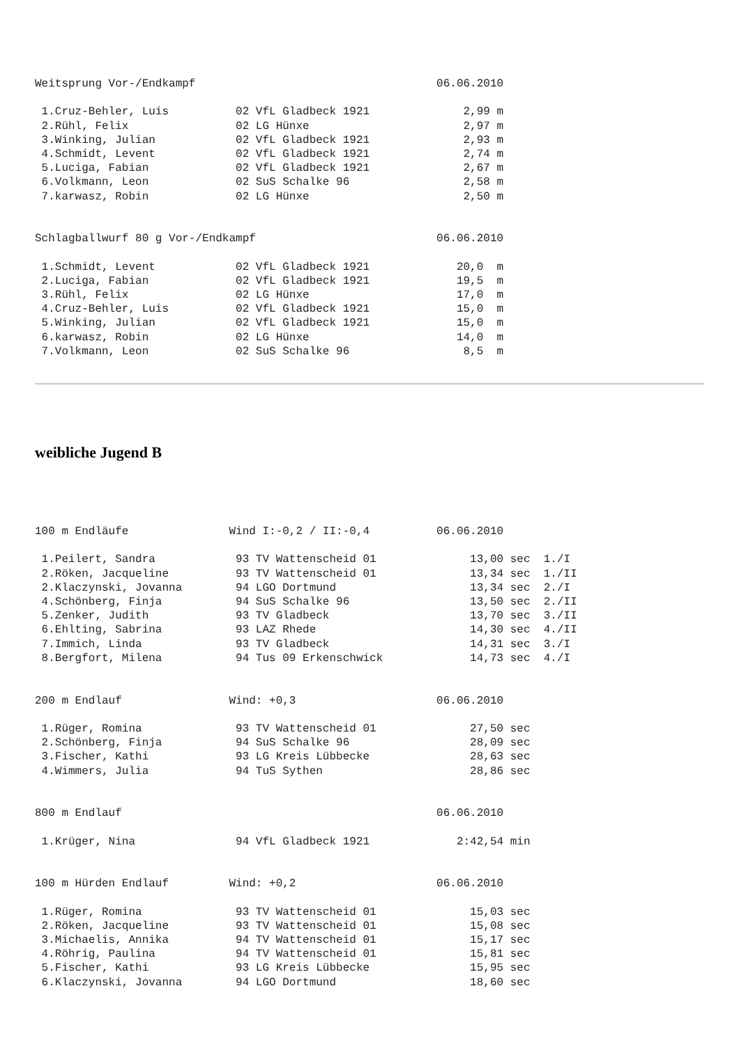Weitsprung Vor-/Endkampf                                    06.06.2010

 1.Cruz-Behler, Luis          02 VfL Gladbeck 1921              2,99 m
 2.Rühl, Felix                02 LG Hünxe                       2,97 m
 3.Winking, Julian            02 VfL Gladbeck 1921              2,93 m
 4.Schmidt, Levent            02 VfL Gladbeck 1921              2,74 m
 5.Luciga, Fabian             02 VfL Gladbeck 1921              2,67 m
 6.Volkmann, Leon             02 SuS Schalke 96                 2,58 m
 7.karwasz, Robin             02 LG Hünxe                       2,50 m


Schlagballwurf 80 g Vor-/Endkampf                           06.06.2010

 1.Schmidt, Levent            02 VfL Gladbeck 1921             20,0  m
 2.Luciga, Fabian             02 VfL Gladbeck 1921             19,5  m
 3.Rühl, Felix                02 LG Hünxe                      17,0  m
 4.Cruz-Behler, Luis          02 VfL Gladbeck 1921             15,0  m
 5.Winking, Julian            02 VfL Gladbeck 1921             15,0  m
 6.karwasz, Robin             02 LG Hünxe                      14,0  m
 7.Volkmann, Leon             02 SuS Schalke 96                 8,5  m
weibliche Jugend B
100 m Endläufe               Wind I:-0,2 / II:-0,4          06.06.2010

 1.Peilert, Sandra            93 TV Wattenscheid 01              13,00 sec  1./I
 2.Röken, Jacqueline          93 TV Wattenscheid 01              13,34 sec  1./II
 2.Klaczynski, Jovanna        94 LGO Dortmund                    13,34 sec  2./I
 4.Schönberg, Finja           94 SuS Schalke 96                  13,50 sec  2./II
 5.Zenker, Judith             93 TV Gladbeck                     13,70 sec  3./II
 6.Ehlting, Sabrina           93 LAZ Rhede                       14,30 sec  4./II
 7.Immich, Linda              93 TV Gladbeck                     14,31 sec  3./I
 8.Bergfort, Milena           94 Tus 09 Erkenschwick             14,73 sec  4./I


200 m Endlauf                Wind: +0,3                     06.06.2010

 1.Rüger, Romina              93 TV Wattenscheid 01              27,50 sec
 2.Schönberg, Finja           94 SuS Schalke 96                  28,09 sec
 3.Fischer, Kathi             93 LG Kreis Lübbecke               28,63 sec
 4.Wimmers, Julia             94 TuS Sythen                      28,86 sec


800 m Endlauf                                               06.06.2010

 1.Krüger, Nina               94 VfL Gladbeck 1921             2:42,54 min


100 m Hürden Endlauf         Wind: +0,2                     06.06.2010

 1.Rüger, Romina              93 TV Wattenscheid 01              15,03 sec
 2.Röken, Jacqueline          93 TV Wattenscheid 01              15,08 sec
 3.Michaelis, Annika          94 TV Wattenscheid 01              15,17 sec
 4.Röhrig, Paulina            94 TV Wattenscheid 01              15,81 sec
 5.Fischer, Kathi             93 LG Kreis Lübbecke               15,95 sec
 6.Klaczynski, Jovanna        94 LGO Dortmund                    18,60 sec